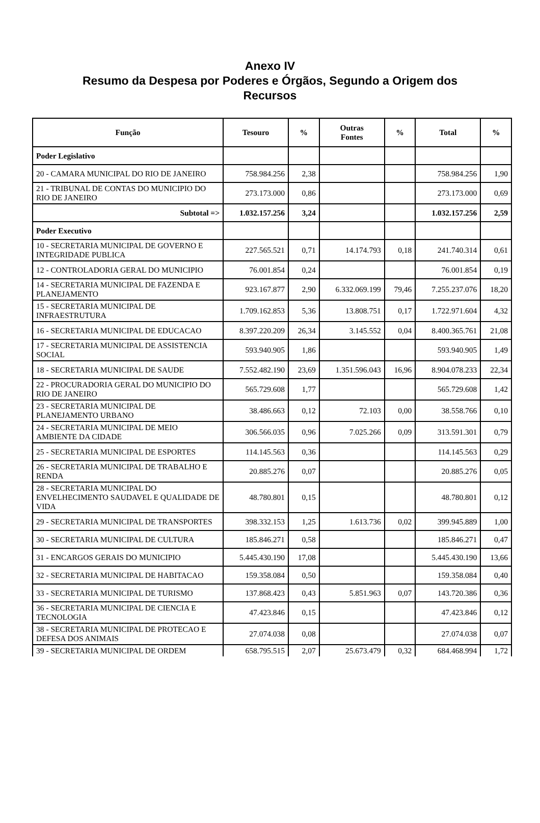Anexo IV
Resumo da Despesa por Poderes e Órgãos, Segundo a Origem dos
Recursos
| Função | Tesouro | % | Outras Fontes | % | Total | % |
| --- | --- | --- | --- | --- | --- | --- |
| Poder Legislativo | | | | | | |
| 20 - CAMARA MUNICIPAL DO RIO DE JANEIRO | 758.984.256 | 2,38 | | | 758.984.256 | 1,90 |
| 21 - TRIBUNAL DE CONTAS DO MUNICIPIO DO RIO DE JANEIRO | 273.173.000 | 0,86 | | | 273.173.000 | 0,69 |
| Subtotal => | 1.032.157.256 | 3,24 | | | 1.032.157.256 | 2,59 |
| Poder Executivo | | | | | | |
| 10 - SECRETARIA MUNICIPAL DE GOVERNO E INTEGRIDADE PUBLICA | 227.565.521 | 0,71 | 14.174.793 | 0,18 | 241.740.314 | 0,61 |
| 12 - CONTROLADORIA GERAL DO MUNICIPIO | 76.001.854 | 0,24 | | | 76.001.854 | 0,19 |
| 14 - SECRETARIA MUNICIPAL DE FAZENDA E PLANEJAMENTO | 923.167.877 | 2,90 | 6.332.069.199 | 79,46 | 7.255.237.076 | 18,20 |
| 15 - SECRETARIA MUNICIPAL DE INFRAESTRUTURA | 1.709.162.853 | 5,36 | 13.808.751 | 0,17 | 1.722.971.604 | 4,32 |
| 16 - SECRETARIA MUNICIPAL DE EDUCACAO | 8.397.220.209 | 26,34 | 3.145.552 | 0,04 | 8.400.365.761 | 21,08 |
| 17 - SECRETARIA MUNICIPAL DE ASSISTENCIA SOCIAL | 593.940.905 | 1,86 | | | 593.940.905 | 1,49 |
| 18 - SECRETARIA MUNICIPAL DE SAUDE | 7.552.482.190 | 23,69 | 1.351.596.043 | 16,96 | 8.904.078.233 | 22,34 |
| 22 - PROCURADORIA GERAL DO MUNICIPIO DO RIO DE JANEIRO | 565.729.608 | 1,77 | | | 565.729.608 | 1,42 |
| 23 - SECRETARIA MUNICIPAL DE PLANEJAMENTO URBANO | 38.486.663 | 0,12 | 72.103 | 0,00 | 38.558.766 | 0,10 |
| 24 - SECRETARIA MUNICIPAL DE MEIO AMBIENTE DA CIDADE | 306.566.035 | 0,96 | 7.025.266 | 0,09 | 313.591.301 | 0,79 |
| 25 - SECRETARIA MUNICIPAL DE ESPORTES | 114.145.563 | 0,36 | | | 114.145.563 | 0,29 |
| 26 - SECRETARIA MUNICIPAL DE TRABALHO E RENDA | 20.885.276 | 0,07 | | | 20.885.276 | 0,05 |
| 28 - SECRETARIA MUNICIPAL DO ENVELHECIMENTO SAUDAVEL E QUALIDADE DE VIDA | 48.780.801 | 0,15 | | | 48.780.801 | 0,12 |
| 29 - SECRETARIA MUNICIPAL DE TRANSPORTES | 398.332.153 | 1,25 | 1.613.736 | 0,02 | 399.945.889 | 1,00 |
| 30 - SECRETARIA MUNICIPAL DE CULTURA | 185.846.271 | 0,58 | | | 185.846.271 | 0,47 |
| 31 - ENCARGOS GERAIS DO MUNICIPIO | 5.445.430.190 | 17,08 | | | 5.445.430.190 | 13,66 |
| 32 - SECRETARIA MUNICIPAL DE HABITACAO | 159.358.084 | 0,50 | | | 159.358.084 | 0,40 |
| 33 - SECRETARIA MUNICIPAL DE TURISMO | 137.868.423 | 0,43 | 5.851.963 | 0,07 | 143.720.386 | 0,36 |
| 36 - SECRETARIA MUNICIPAL DE CIENCIA E TECNOLOGIA | 47.423.846 | 0,15 | | | 47.423.846 | 0,12 |
| 38 - SECRETARIA MUNICIPAL DE PROTECAO E DEFESA DOS ANIMAIS | 27.074.038 | 0,08 | | | 27.074.038 | 0,07 |
| 39 - SECRETARIA MUNICIPAL DE ORDEM | 658.795.515 | 2,07 | 25.673.479 | 0,32 | 684.468.994 | 1,72 |